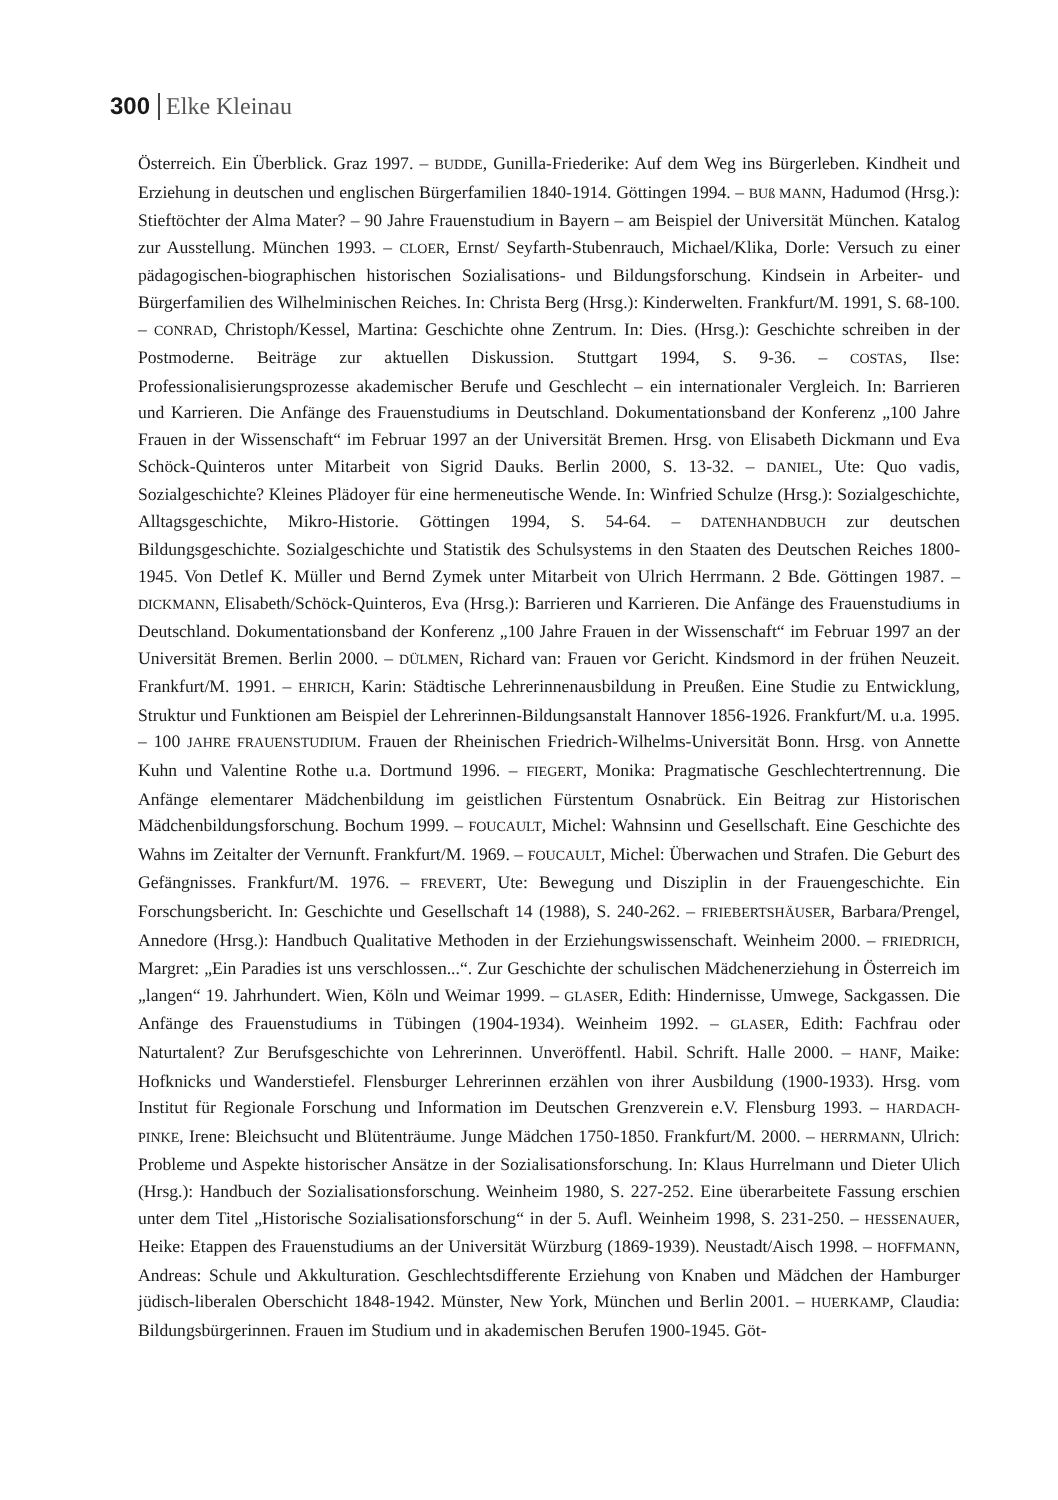300 Elke Kleinau
Österreich. Ein Überblick. Graz 1997. – BUDDE, Gunilla-Friederike: Auf dem Weg ins Bürgerleben. Kindheit und Erziehung in deutschen und englischen Bürgerfamilien 1840-1914. Göttingen 1994. – BUß MANN, Hadumod (Hrsg.): Stieftöchter der Alma Mater? – 90 Jahre Frauenstudium in Bayern – am Beispiel der Universität München. Katalog zur Ausstellung. München 1993. – CLOER, Ernst/ Seyfarth-Stubenrauch, Michael/Klika, Dorle: Versuch zu einer pädagogischen-biographischen historischen Sozialisations- und Bildungsforschung. Kindsein in Arbeiter- und Bürgerfamilien des Wilhelminischen Reiches. In: Christa Berg (Hrsg.): Kinderwelten. Frankfurt/M. 1991, S. 68-100. – CONRAD, Christoph/Kessel, Martina: Geschichte ohne Zentrum. In: Dies. (Hrsg.): Geschichte schreiben in der Postmoderne. Beiträge zur aktuellen Diskussion. Stuttgart 1994, S. 9-36. – COSTAS, Ilse: Professionalisierungsprozesse akademischer Berufe und Geschlecht – ein internationaler Vergleich. In: Barrieren und Karrieren. Die Anfänge des Frauenstudiums in Deutschland. Dokumentationsband der Konferenz „100 Jahre Frauen in der Wissenschaft“ im Februar 1997 an der Universität Bremen. Hrsg. von Elisabeth Dickmann und Eva Schöck-Quinteros unter Mitarbeit von Sigrid Dauks. Berlin 2000, S. 13-32. – DANIEL, Ute: Quo vadis, Sozialgeschichte? Kleines Plädoyer für eine hermeneutische Wende. In: Winfried Schulze (Hrsg.): Sozialgeschichte, Alltagsgeschichte, Mikro-Historie. Göttingen 1994, S. 54-64. – DATENHANDBUCH zur deutschen Bildungsgeschichte. Sozialgeschichte und Statistik des Schulsystems in den Staaten des Deutschen Reiches 1800-1945. Von Detlef K. Müller und Bernd Zymek unter Mitarbeit von Ulrich Herrmann. 2 Bde. Göttingen 1987. – DICKMANN, Elisabeth/Schöck-Quinteros, Eva (Hrsg.): Barrieren und Karrieren. Die Anfänge des Frauenstudiums in Deutschland. Dokumentationsband der Konferenz „100 Jahre Frauen in der Wissenschaft“ im Februar 1997 an der Universität Bremen. Berlin 2000. – DÜLMEN, Richard van: Frauen vor Gericht. Kindsmord in der frühen Neuzeit. Frankfurt/M. 1991. – EHRICH, Karin: Städtische Lehrerinnenausbildung in Preußen. Eine Studie zu Entwicklung, Struktur und Funktionen am Beispiel der Lehrerinnen-Bildungsanstalt Hannover 1856-1926. Frankfurt/M. u.a. 1995. – 100 JAHRE FRAUENSTUDIUM. Frauen der Rheinischen Friedrich-Wilhelms-Universität Bonn. Hrsg. von Annette Kuhn und Valentine Rothe u.a. Dortmund 1996. – FIEGERT, Monika: Pragmatische Geschlechtertrennung. Die Anfänge elementarer Mädchenbildung im geistlichen Fürstentum Osnabrück. Ein Beitrag zur Historischen Mädchenbildungsforschung. Bochum 1999. – FOUCAULT, Michel: Wahnsinn und Gesellschaft. Eine Geschichte des Wahns im Zeitalter der Vernunft. Frankfurt/M. 1969. – FOUCAULT, Michel: Überwachen und Strafen. Die Geburt des Gefängnisses. Frankfurt/M. 1976. – FREVERT, Ute: Bewegung und Disziplin in der Frauengeschichte. Ein Forschungsbericht. In: Geschichte und Gesellschaft 14 (1988), S. 240-262. – FRIEBERTSHÄUSER, Barbara/Prengel, Annedore (Hrsg.): Handbuch Qualitative Methoden in der Erziehungswissenschaft. Weinheim 2000. – FRIEDRICH, Margret: „Ein Paradies ist uns verschlossen...“. Zur Geschichte der schulischen Mädchenerziehung in Österreich im „langen“ 19. Jahrhundert. Wien, Köln und Weimar 1999. – GLASER, Edith: Hindernisse, Umwege, Sackgassen. Die Anfänge des Frauenstudiums in Tübingen (1904-1934). Weinheim 1992. – GLASER, Edith: Fachfrau oder Naturtalent? Zur Berufsgeschichte von Lehrerinnen. Unveröffentl. Habil. Schrift. Halle 2000. – HANF, Maike: Hofknicks und Wanderstiefel. Flensburger Lehrerinnen erzählen von ihrer Ausbildung (1900-1933). Hrsg. vom Institut für Regionale Forschung und Information im Deutschen Grenzverein e.V. Flensburg 1993. – HARDACH-PINKE, Irene: Bleichsucht und Blütenträume. Junge Mädchen 1750-1850. Frankfurt/M. 2000. – HERRMANN, Ulrich: Probleme und Aspekte historischer Ansätze in der Sozialisationsforschung. In: Klaus Hurrelmann und Dieter Ulich (Hrsg.): Handbuch der Sozialisationsforschung. Weinheim 1980, S. 227-252. Eine überarbeitete Fassung erschien unter dem Titel „Historische Sozialisationsforschung“ in der 5. Aufl. Weinheim 1998, S. 231-250. – HESSENAUER, Heike: Etappen des Frauenstudiums an der Universität Würzburg (1869-1939). Neustadt/Aisch 1998. – HOFFMANN, Andreas: Schule und Akkulturation. Geschlechtsdifferente Erziehung von Knaben und Mädchen der Hamburger jüdisch-liberalen Oberschicht 1848-1942. Münster, New York, München und Berlin 2001. – HUERKAMP, Claudia: Bildungsbürgerinnen. Frauen im Studium und in akademischen Berufen 1900-1945. Göt-